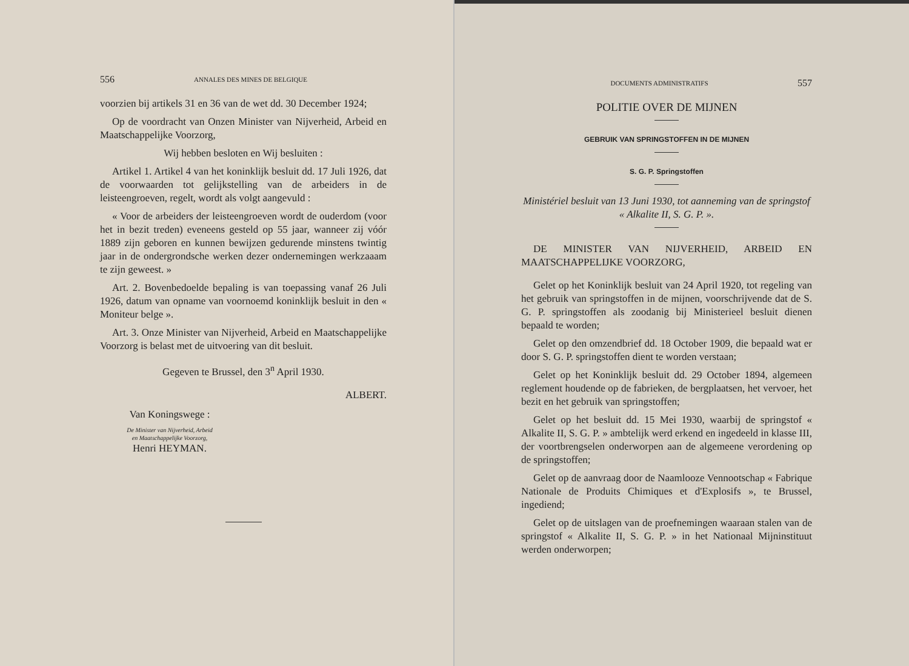556 ANNALES DES MINES DE BELGIQUE
voorzien bij artikels 31 en 36 van de wet dd. 30 December 1924;
Op de voordracht van Onzen Minister van Nijverheid, Arbeid en Maatschappelijke Voorzorg,
Wij hebben besloten en Wij besluiten :
Artikel 1. Artikel 4 van het koninklijk besluit dd. 17 Juli 1926, dat de voorwaarden tot gelijkstelling van de arbeiders in de leisteengroeven, regelt, wordt als volgt aangevuld :
« Voor de arbeiders der leisteengroeven wordt de ouderdom (voor het in bezit treden) eveneens gesteld op 55 jaar, wanneer zij vóór 1889 zijn geboren en kunnen bewijzen gedurende minstens twintig jaar in de ondergrondsche werken dezer ondernemingen werkzaaam te zijn geweest. »
Art. 2. Bovenbedoelde bepaling is van toepassing vanaf 26 Juli 1926, datum van opname van voornoemd koninklijk besluit in den « Moniteur belge ».
Art. 3. Onze Minister van Nijverheid, Arbeid en Maatschappelijke Voorzorg is belast met de uitvoering van dit besluit.
Gegeven te Brussel, den 3<sup>n</sup> April 1930.
ALBERT.
Van Koningswege :
De Minister van Nijverheid, Arbeid
en Maatschappelijke Voorzorg,
Henri HEYMAN.
DOCUMENTS ADMINISTRATIFS 557
POLITIE OVER DE MIJNEN
GEBRUIK VAN SPRINGSTOFFEN IN DE MIJNEN
S. G. P. Springstoffen
Ministériel besluit van 13 Juni 1930, tot aanneming van de springstof « Alkalite II, S. G. P. ».
DE MINISTER VAN NIJVERHEID, ARBEID EN MAATSCHAPPELIJKE VOORZORG,
Gelet op het Koninklijk besluit van 24 April 1920, tot regeling van het gebruik van springstoffen in de mijnen, voorschrijvende dat de S. G. P. springstoffen als zoodanig bij Ministerieel besluit dienen bepaald te worden;
Gelet op den omzendbrief dd. 18 October 1909, die bepaald wat er door S. G. P. springstoffen dient te worden verstaan;
Gelet op het Koninklijk besluit dd. 29 October 1894, algemeen reglement houdende op de fabrieken, de bergplaatsen, het vervoer, het bezit en het gebruik van springstoffen;
Gelet op het besluit dd. 15 Mei 1930, waarbij de springstof « Alkalite II, S. G. P. » ambtelijk werd erkend en ingedeeld in klasse III, der voortbrengselen onderworpen aan de algemeene verordening op de springstoffen;
Gelet op de aanvraag door de Naamlooze Vennootschap « Fabrique Nationale de Produits Chimiques et d'Explosifs », te Brussel, ingediend;
Gelet op de uitslagen van de proefnemingen waaraan stalen van de springstof « Alkalite II, S. G. P. » in het Nationaal Mijninstituut werden onderworpen;